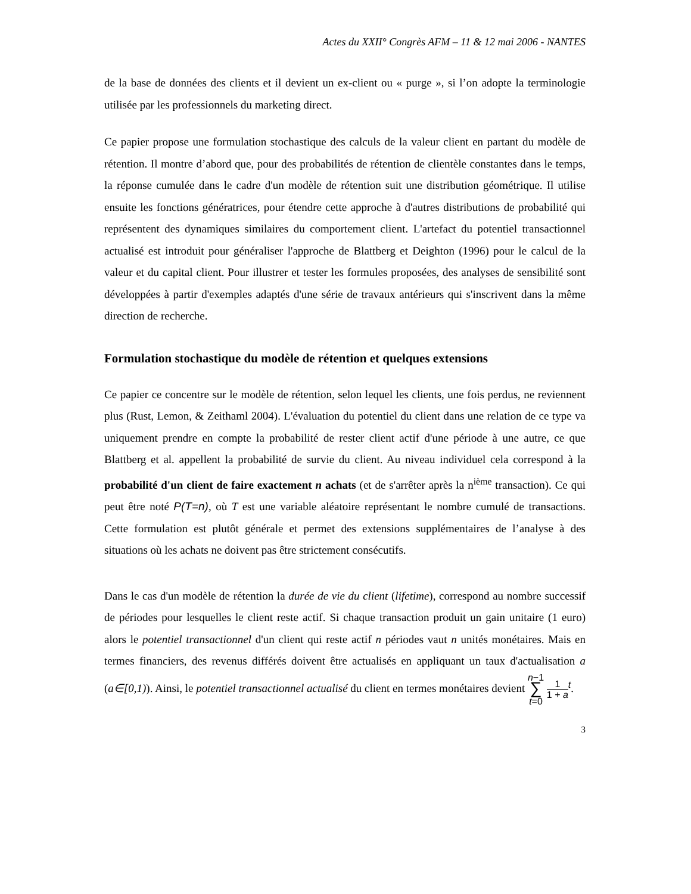Actes du XXII° Congrès AFM – 11 & 12 mai 2006 - NANTES
de la base de données des clients et il devient un ex-client ou « purge », si l’on adopte la terminologie utilisée par les professionnels du marketing direct.
Ce papier propose une formulation stochastique des calculs de la valeur client en partant du modèle de rétention. Il montre d’abord que, pour des probabilités de rétention de clientèle constantes dans le temps, la réponse cumulée dans le cadre d'un modèle de rétention suit une distribution géométrique. Il utilise ensuite les fonctions génératrices, pour étendre cette approche à d'autres distributions de probabilité qui représentent des dynamiques similaires du comportement client. L'artefact du potentiel transactionnel actualisé est introduit pour généraliser l'approche de Blattberg et Deighton (1996) pour le calcul de la valeur et du capital client. Pour illustrer et tester les formules proposées, des analyses de sensibilité sont développées à partir d'exemples adaptés d'une série de travaux antérieurs qui s'inscrivent dans la même direction de recherche.
Formulation stochastique du modèle de rétention et quelques extensions
Ce papier ce concentre sur le modèle de rétention, selon lequel les clients, une fois perdus, ne reviennent plus (Rust, Lemon, & Zeithaml 2004). L'évaluation du potentiel du client dans une relation de ce type va uniquement prendre en compte la probabilité de rester client actif d'une période à une autre, ce que Blattberg et al. appellent la probabilité de survie du client. Au niveau individuel cela correspond à la probabilité d'un client de faire exactement n achats (et de s'arrêter après la n<sup>ième</sup> transaction). Ce qui peut être noté P(T=n), où T est une variable aléatoire représentant le nombre cumulé de transactions. Cette formulation est plutôt générale et permet des extensions supplémentaires de l’analyse à des situations où les achats ne doivent pas être strictement consécutifs.
Dans le cas d'un modèle de rétention la durée de vie du client (lifetime), correspond au nombre successif de périodes pour lesquelles le client reste actif. Si chaque transaction produit un gain unitaire (1 euro) alors le potentiel transactionnel d'un client qui reste actif n périodes vaut n unités monétaires. Mais en termes financiers, des revenus différés doivent être actualisés en appliquant un taux d'actualisation a (a∈[0,1)). Ainsi, le potentiel transactionnel actualisé du client en termes monétaires devient n−1
∑
t=0 1
1 + a<sup>t</sup>.
3